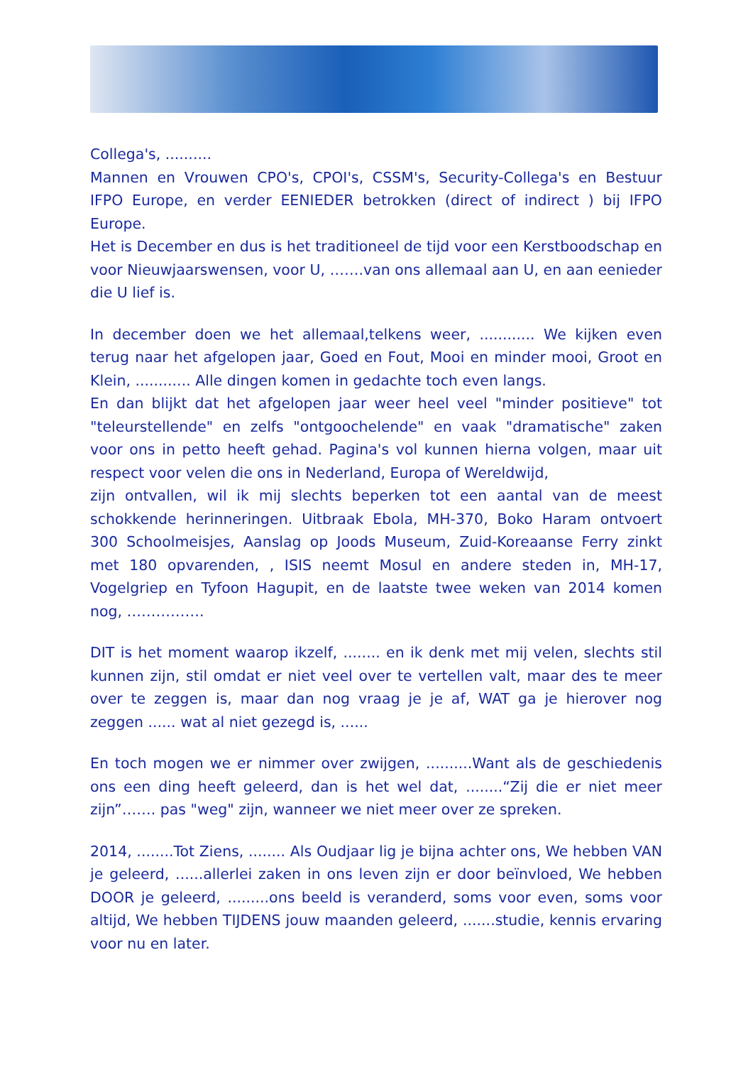Collega's, ..........
Mannen en Vrouwen CPO's, CPOI's, CSSM's, Security-Collega's en Bestuur IFPO Europe, en verder EENIEDER betrokken (direct of indirect ) bij IFPO Europe.
Het is December en dus is het traditioneel de tijd voor een Kerstboodschap en voor Nieuwjaarswensen, voor U, …….van ons allemaal aan U, en aan eenieder die U lief is.
In december doen we het allemaal,telkens weer, ............ We kijken even terug naar het afgelopen jaar, Goed en Fout, Mooi en minder mooi, Groot en Klein, ............ Alle dingen komen in gedachte toch even langs.
En dan blijkt dat het afgelopen jaar weer heel veel "minder positieve" tot "teleurstellende" en zelfs "ontgoochelende" en vaak "dramatische" zaken voor ons in petto heeft gehad. Pagina's vol kunnen hierna volgen, maar uit respect voor velen die ons in Nederland, Europa of Wereldwijd,
zijn ontvallen, wil ik mij slechts beperken tot een aantal van de meest schokkende herinneringen. Uitbraak Ebola, MH-370, Boko Haram ontvoert 300 Schoolmeisjes, Aanslag op Joods Museum, Zuid-Koreaanse Ferry zinkt met 180 opvarenden, , ISIS neemt Mosul en andere steden in, MH-17, Vogelgriep en Tyfoon Hagupit, en de laatste twee weken van 2014 komen nog, …………….
DIT is het moment waarop ikzelf, ........ en ik denk met mij velen, slechts stil kunnen zijn, stil omdat er niet veel over te vertellen valt, maar des te meer over te zeggen is, maar dan nog vraag je je af, WAT ga je hierover nog zeggen ...... wat al niet gezegd is, ......
En toch mogen we er nimmer over zwijgen, ..........Want als de geschiedenis ons een ding heeft geleerd, dan is het wel dat, ........“Zij die er niet meer zijn”……. pas "weg" zijn, wanneer we niet meer over ze spreken.
2014, ........Tot Ziens, ........ Als Oudjaar lig je bijna achter ons, We hebben VAN je geleerd, ......allerlei zaken in ons leven zijn er door beïnvloed, We hebben DOOR je geleerd, .........ons beeld is veranderd, soms voor even, soms voor altijd, We hebben TIJDENS jouw maanden geleerd, .......studie, kennis ervaring voor nu en later.